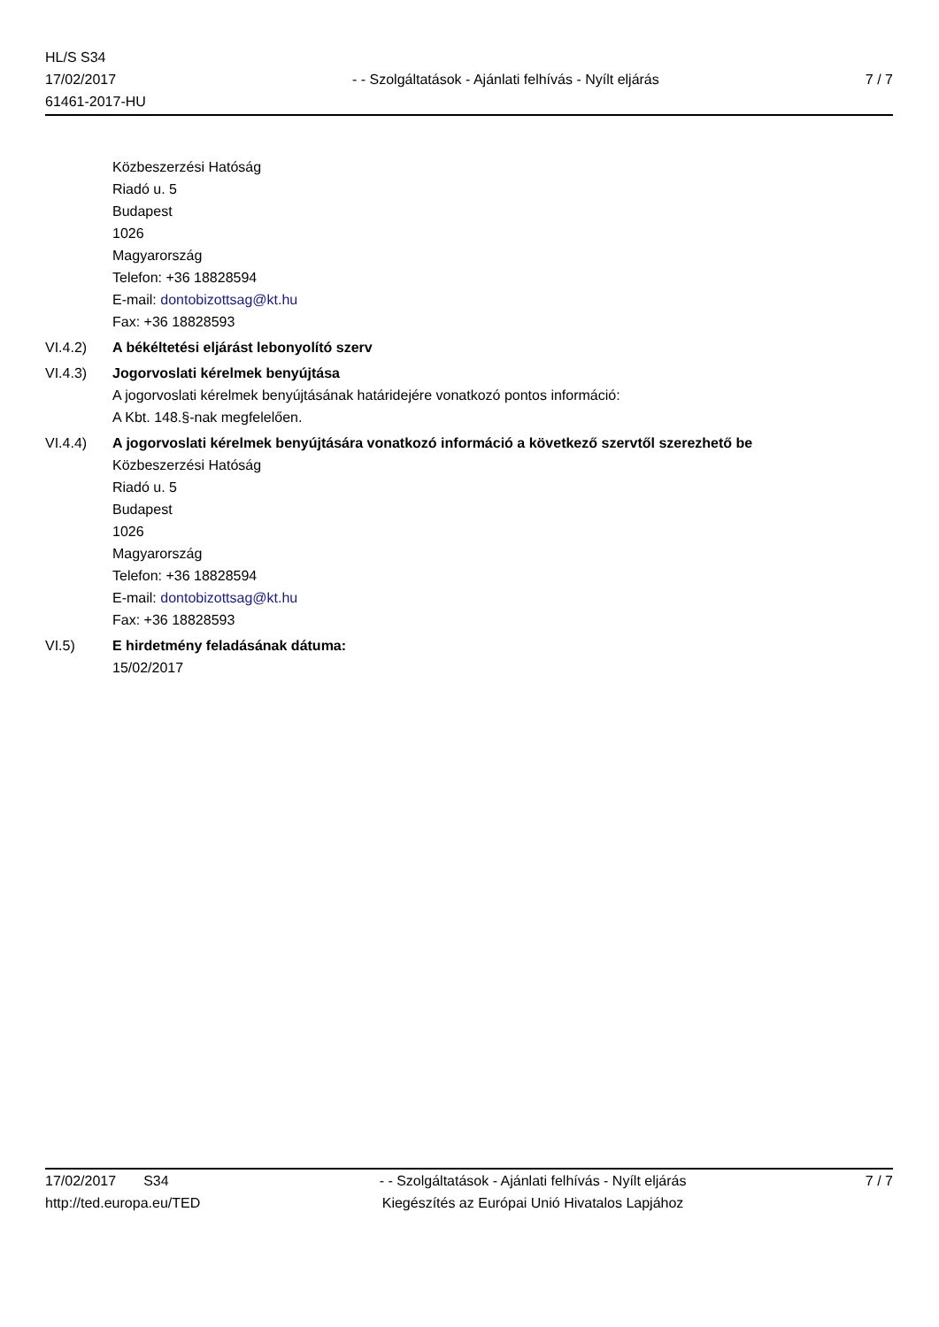HL/S S34
17/02/2017
61461-2017-HU
- - Szolgáltatások - Ajánlati felhívás - Nyílt eljárás
7 / 7
Közbeszerzési Hatóság
Riadó u. 5
Budapest
1026
Magyarország
Telefon: +36 18828594
E-mail: dontobizottsag@kt.hu
Fax: +36 18828593
VI.4.2) A békéltetési eljárást lebonyolító szerv
VI.4.3) Jogorvoslati kérelmek benyújtása
A jogorvoslati kérelmek benyújtásának határidejére vonatkozó pontos információ:
A Kbt. 148.§-nak megfelelően.
VI.4.4) A jogorvoslati kérelmek benyújtására vonatkozó információ a következő szervtől szerezhető be
Közbeszerzési Hatóság
Riadó u. 5
Budapest
1026
Magyarország
Telefon: +36 18828594
E-mail: dontobizottsag@kt.hu
Fax: +36 18828593
VI.5) E hirdetmény feladásának dátuma:
15/02/2017
17/02/2017 S34
http://ted.europa.eu/TED
- - Szolgáltatások - Ajánlati felhívás - Nyílt eljárás
Kiegészítés az Európai Unió Hivatalos Lapjához
7 / 7